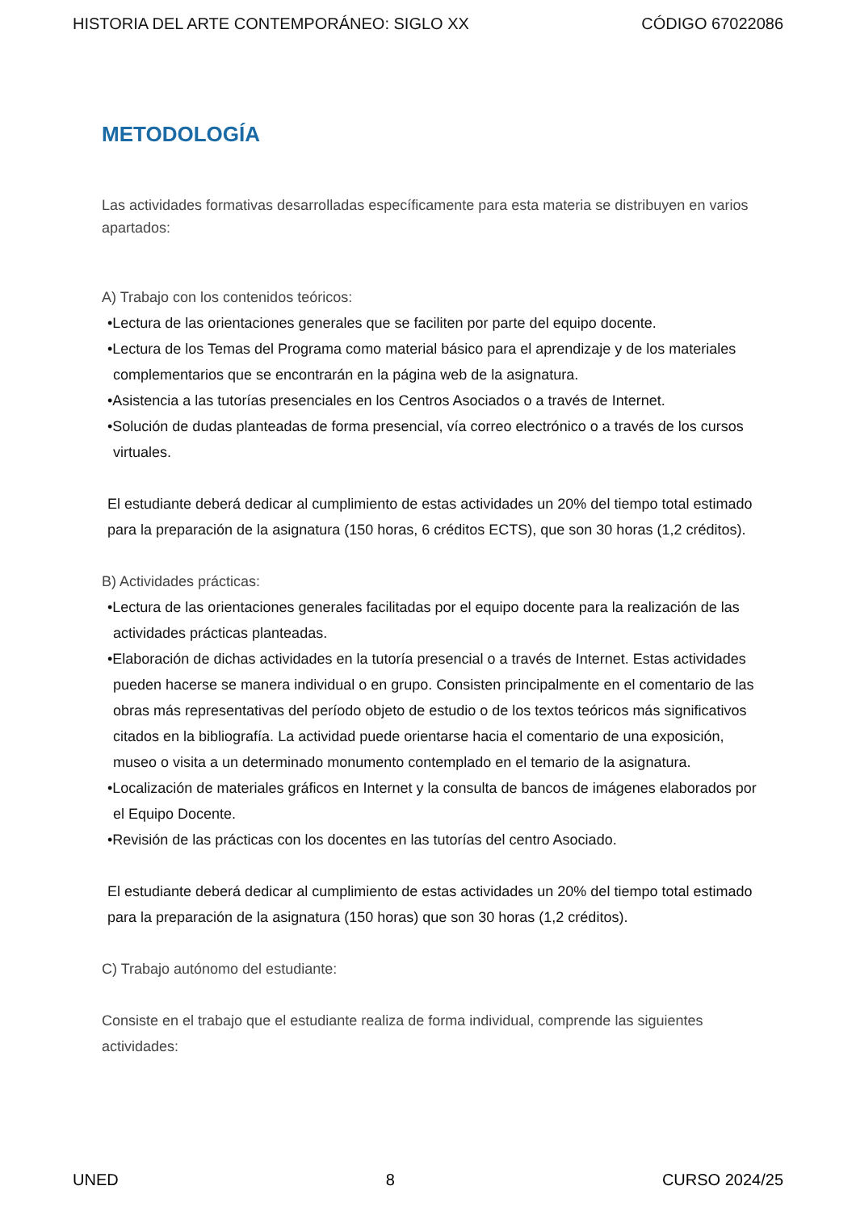HISTORIA DEL ARTE CONTEMPORÁNEO: SIGLO XX CÓDIGO 67022086
METODOLOGÍA
Las actividades formativas desarrolladas específicamente para esta materia se distribuyen en varios apartados:
A) Trabajo con los contenidos teóricos:
•Lectura de las orientaciones generales que se faciliten por parte del equipo docente.
•Lectura de los Temas del Programa como material básico para el aprendizaje y de los materiales complementarios que se encontrarán en la página web de la asignatura.
•Asistencia a las tutorías presenciales en los Centros Asociados o a través de Internet.
•Solución de dudas planteadas de forma presencial, vía correo electrónico o a través de los cursos virtuales.
El estudiante deberá dedicar al cumplimiento de estas actividades un 20% del tiempo total estimado para la preparación de la asignatura (150 horas, 6 créditos ECTS), que son 30 horas (1,2 créditos).
B) Actividades prácticas:
•Lectura de las orientaciones generales facilitadas por el equipo docente para la realización de las actividades prácticas planteadas.
•Elaboración de dichas actividades en la tutoría presencial o a través de Internet. Estas actividades pueden hacerse se manera individual o en grupo. Consisten principalmente en el comentario de las obras más representativas del período objeto de estudio o de los textos teóricos más significativos citados en la bibliografía. La actividad puede orientarse hacia el comentario de una exposición, museo o visita a un determinado monumento contemplado en el temario de la asignatura.
•Localización de materiales gráficos en Internet y la consulta de bancos de imágenes elaborados por el Equipo Docente.
•Revisión de las prácticas con los docentes en las tutorías del centro Asociado.
El estudiante deberá dedicar al cumplimiento de estas actividades un 20% del tiempo total estimado para la preparación de la asignatura (150 horas) que son 30 horas (1,2 créditos).
C) Trabajo autónomo del estudiante:
Consiste en el trabajo que el estudiante realiza de forma individual, comprende las siguientes actividades:
UNED 8 CURSO 2024/25